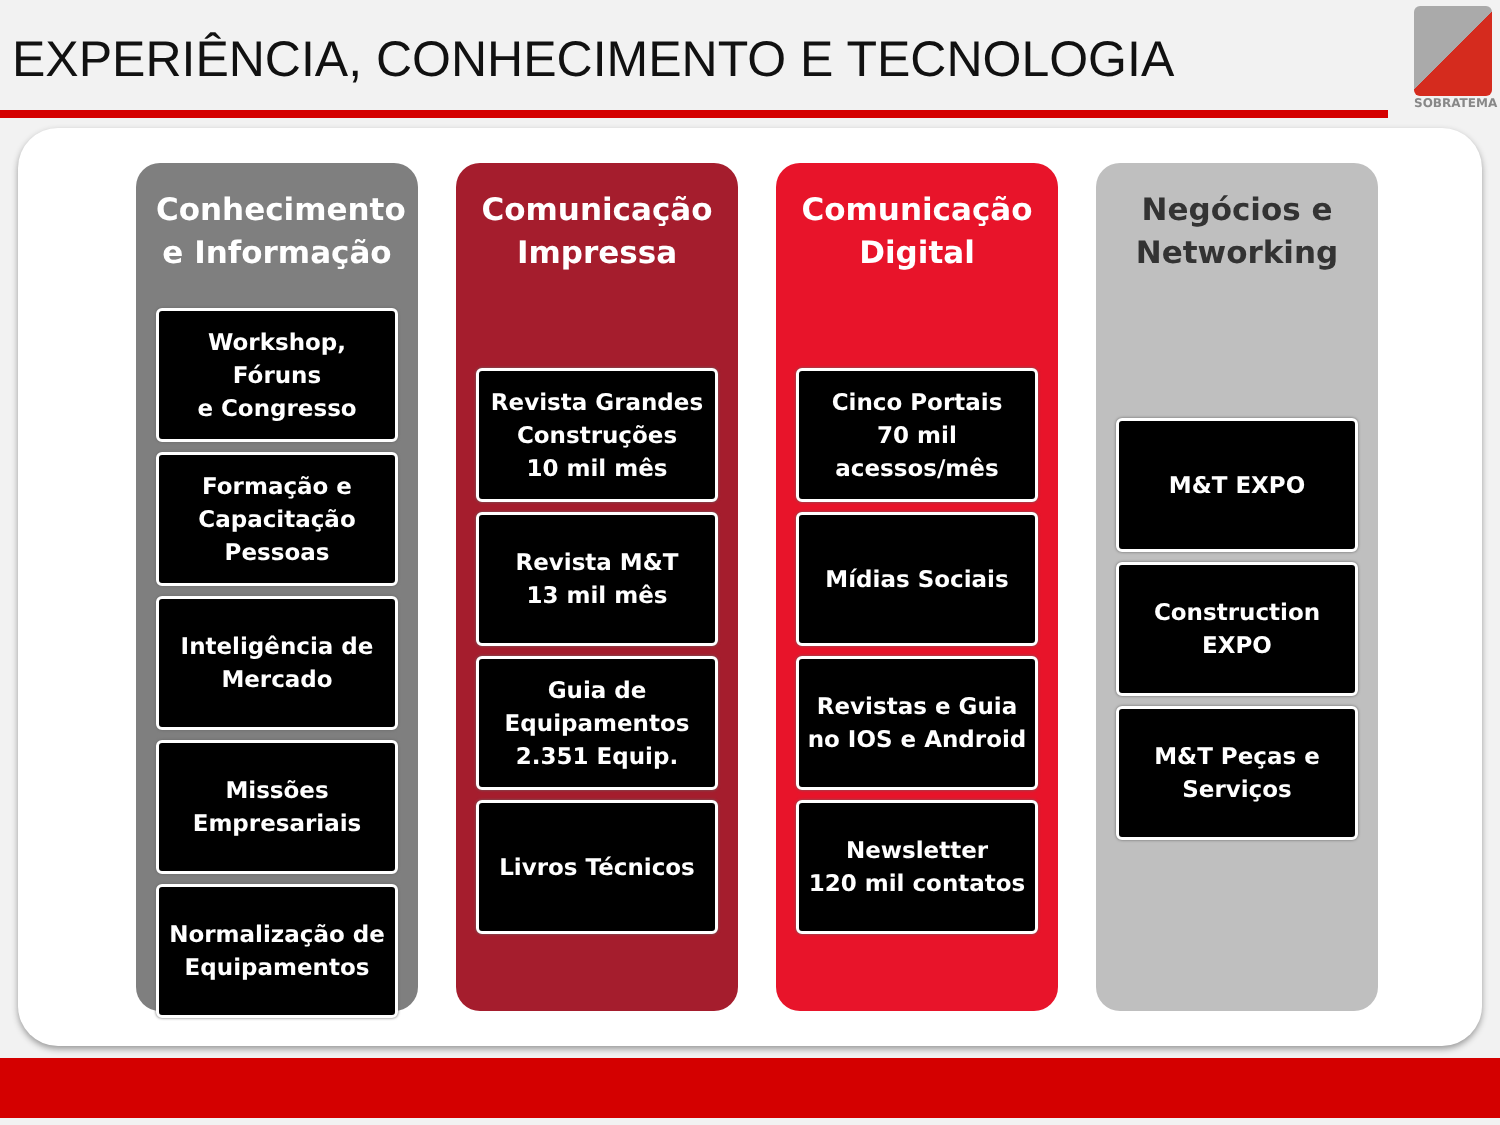EXPERIÊNCIA, CONHECIMENTO E TECNOLOGIA
SOBRATEMA
Conhecimento e Informação
Workshop,
Fóruns
e Congresso
Formação e Capacitação Pessoas
Inteligência de Mercado
Missões Empresariais
Normalização de Equipamentos
Comunicação Impressa
Revista Grandes Construções
10 mil mês
Revista M&T
13 mil mês
Guia de Equipamentos
2.351 Equip.
Livros Técnicos
Comunicação Digital
Cinco Portais
70 mil
acessos/mês
Mídias Sociais
Revistas e Guia no IOS e Android
Newsletter
120 mil contatos
Negócios e Networking
M&T EXPO
Construction EXPO
M&T Peças e Serviços